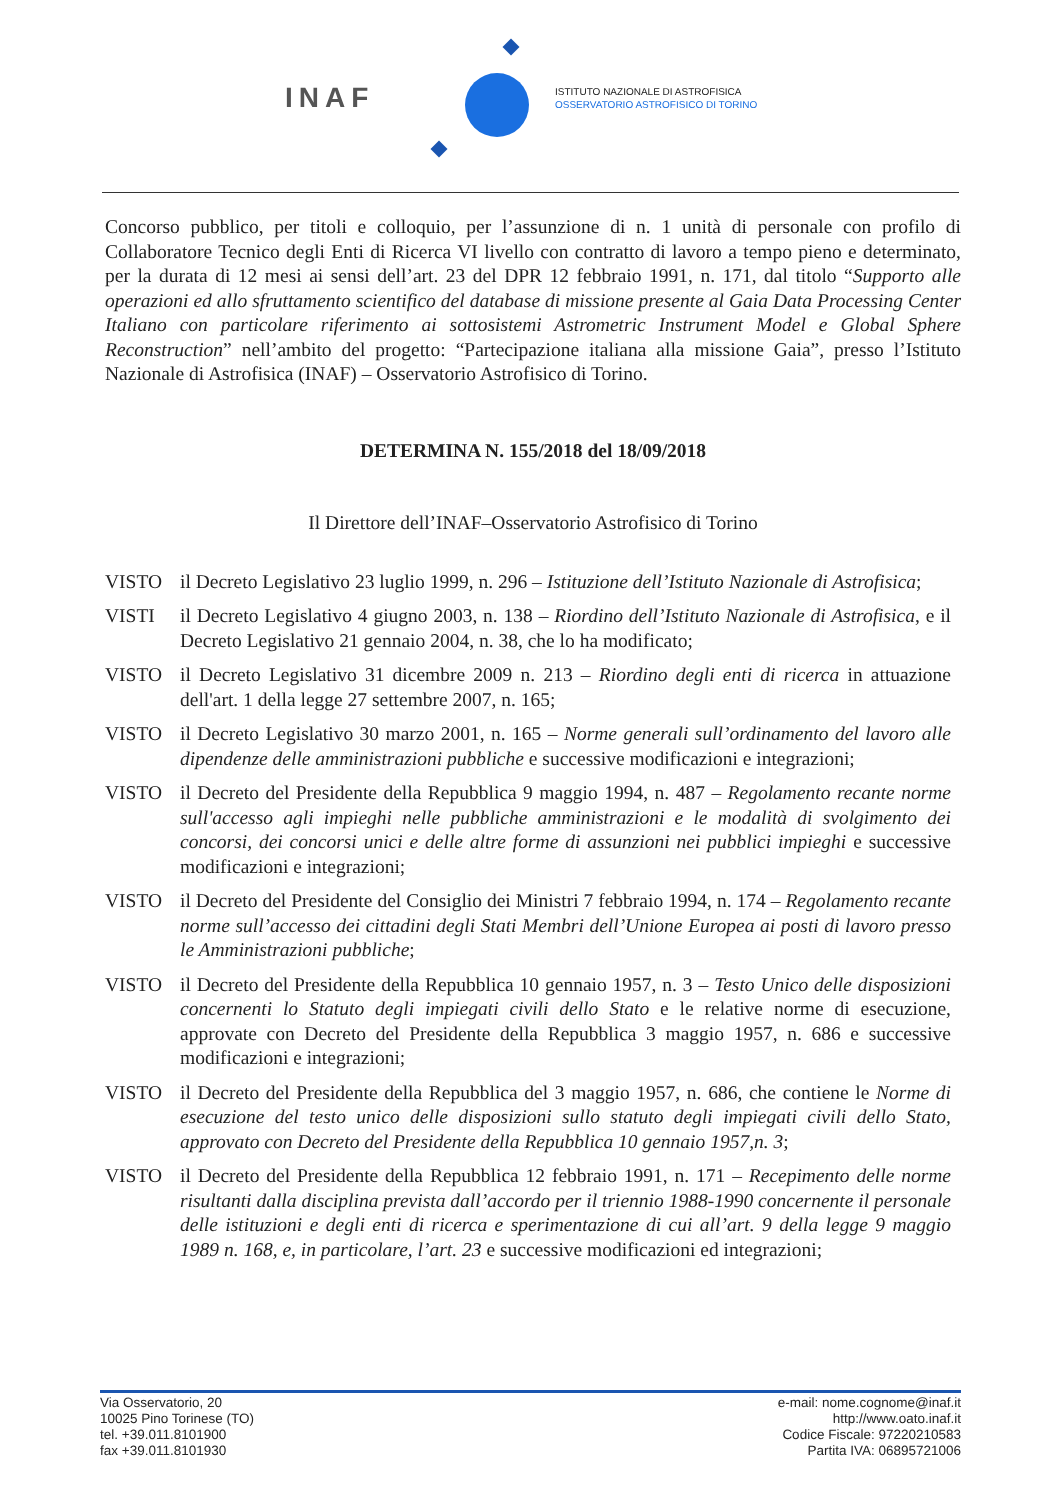INAF
ISTITUTO NAZIONALE DI ASTROFISICA
OSSERVATORIO ASTROFISICO DI TORINO
Concorso pubblico, per titoli e colloquio, per l’assunzione di n. 1 unità di personale con profilo di Collaboratore Tecnico degli Enti di Ricerca VI livello con contratto di lavoro a tempo pieno e determinato, per la durata di 12 mesi ai sensi dell’art. 23 del DPR 12 febbraio 1991, n. 171, dal titolo “Supporto alle operazioni ed allo sfruttamento scientifico del database di missione presente al Gaia Data Processing Center Italiano con particolare riferimento ai sottosistemi Astrometric Instrument Model e Global Sphere Reconstruction” nell’ambito del progetto: “Partecipazione italiana alla missione Gaia”, presso l’Istituto Nazionale di Astrofisica (INAF) – Osservatorio Astrofisico di Torino.
DETERMINA N. 155/2018 del 18/09/2018
Il Direttore dell’INAF–Osservatorio Astrofisico di Torino
VISTO il Decreto Legislativo 23 luglio 1999, n. 296 – Istituzione dell’Istituto Nazionale di Astrofisica;
VISTI il Decreto Legislativo 4 giugno 2003, n. 138 – Riordino dell’Istituto Nazionale di Astrofisica, e il Decreto Legislativo 21 gennaio 2004, n. 38, che lo ha modificato;
VISTO il Decreto Legislativo 31 dicembre 2009 n. 213 – Riordino degli enti di ricerca in attuazione dell'art. 1 della legge 27 settembre 2007, n. 165;
VISTO il Decreto Legislativo 30 marzo 2001, n. 165 – Norme generali sull’ordinamento del lavoro alle dipendenze delle amministrazioni pubbliche e successive modificazioni e integrazioni;
VISTO il Decreto del Presidente della Repubblica 9 maggio 1994, n. 487 – Regolamento recante norme sull'accesso agli impieghi nelle pubbliche amministrazioni e le modalità di svolgimento dei concorsi, dei concorsi unici e delle altre forme di assunzioni nei pubblici impieghi e successive modificazioni e integrazioni;
VISTO il Decreto del Presidente del Consiglio dei Ministri 7 febbraio 1994, n. 174 – Regolamento recante norme sull’accesso dei cittadini degli Stati Membri dell’Unione Europea ai posti di lavoro presso le Amministrazioni pubbliche;
VISTO il Decreto del Presidente della Repubblica 10 gennaio 1957, n. 3 – Testo Unico delle disposizioni concernenti lo Statuto degli impiegati civili dello Stato e le relative norme di esecuzione, approvate con Decreto del Presidente della Repubblica 3 maggio 1957, n. 686 e successive modificazioni e integrazioni;
VISTO il Decreto del Presidente della Repubblica del 3 maggio 1957, n. 686, che contiene le Norme di esecuzione del testo unico delle disposizioni sullo statuto degli impiegati civili dello Stato, approvato con Decreto del Presidente della Repubblica 10 gennaio 1957,n. 3;
VISTO il Decreto del Presidente della Repubblica 12 febbraio 1991, n. 171 – Recepimento delle norme risultanti dalla disciplina prevista dall’accordo per il triennio 1988-1990 concernente il personale delle istituzioni e degli enti di ricerca e sperimentazione di cui all’art. 9 della legge 9 maggio 1989 n. 168, e, in particolare, l’art. 23 e successive modificazioni ed integrazioni;
Via Osservatorio, 20
10025 Pino Torinese (TO)
tel. +39.011.8101900
fax +39.011.8101930
e-mail: nome.cognome@inaf.it
http://www.oato.inaf.it
Codice Fiscale: 97220210583
Partita IVA: 06895721006